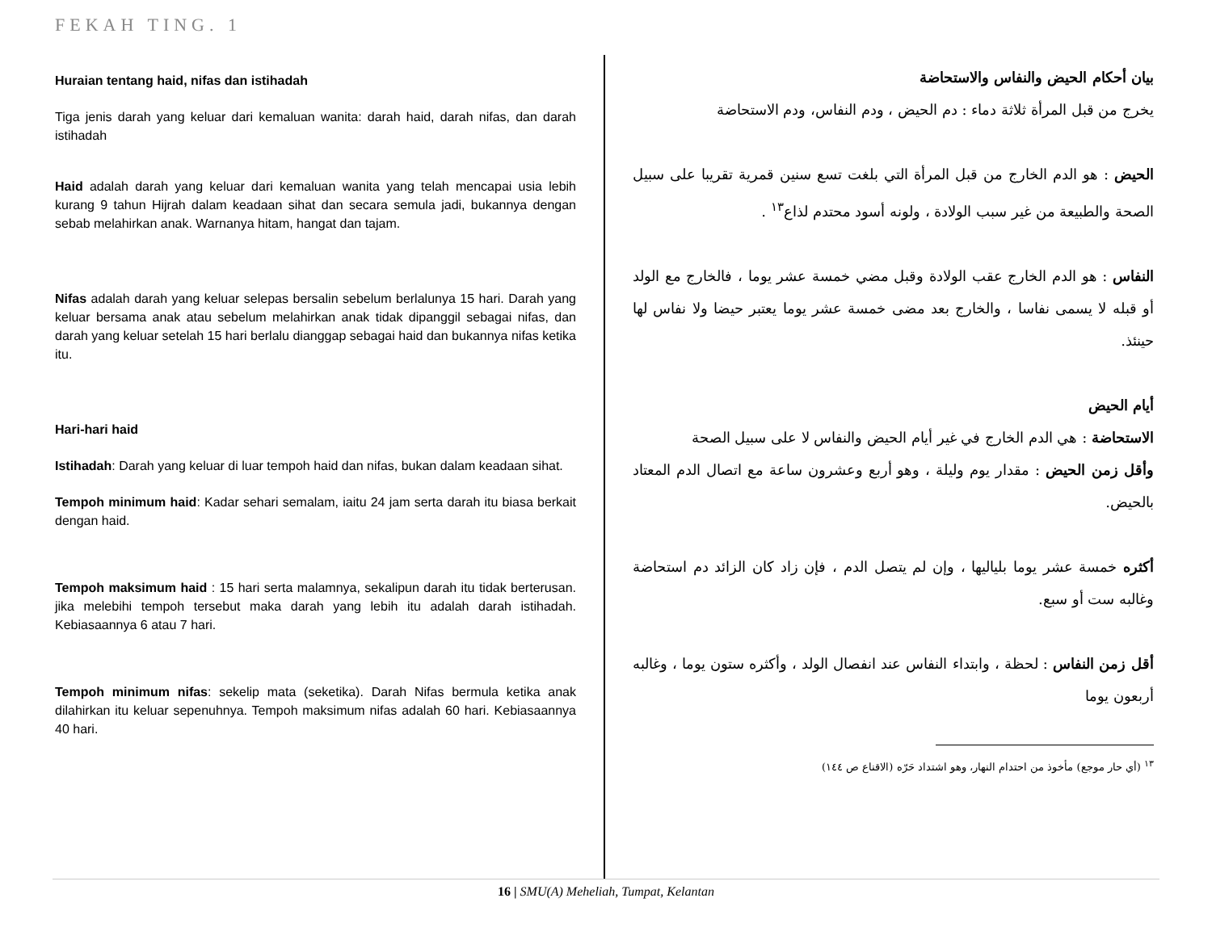FEKAH TING. 1
Huraian tentang haid, nifas dan istihadah
Tiga jenis darah yang keluar dari kemaluan wanita: darah haid, darah nifas, dan darah istihadah
Haid adalah darah yang keluar dari kemaluan wanita yang telah mencapai usia lebih kurang 9 tahun Hijrah dalam keadaan sihat dan secara semula jadi, bukannya dengan sebab melahirkan anak. Warnanya hitam, hangat dan tajam.
Nifas adalah darah yang keluar selepas bersalin sebelum berlalunya 15 hari. Darah yang keluar bersama anak atau sebelum melahirkan anak tidak dipanggil sebagai nifas, dan darah yang keluar setelah 15 hari berlalu dianggap sebagai haid dan bukannya nifas ketika itu.
Hari-hari haid
Istihadah: Darah yang keluar di luar tempoh haid dan nifas, bukan dalam keadaan sihat.
Tempoh minimum haid: Kadar sehari semalam, iaitu 24 jam serta darah itu biasa berkait dengan haid.
Tempoh maksimum haid : 15 hari serta malamnya, sekalipun darah itu tidak berterusan. jika melebihi tempoh tersebut maka darah yang lebih itu adalah darah istihadah. Kebiasaannya 6 atau 7 hari.
Tempoh minimum nifas: sekelip mata (seketika). Darah Nifas bermula ketika anak dilahirkan itu keluar sepenuhnya. Tempoh maksimum nifas adalah 60 hari. Kebiasaannya 40 hari.
بيان أحكام الحيض والنفاس والاستحاضة
يخرج من قبل المرأة ثلاثة دماء : دم الحيض ، ودم النفاس، ودم الاستحاضة
الحيض : هو الدم الخارج من قبل المرأة التي بلغت تسع سنين قمرية تقريبا على سبيل الصحة والطبيعة من غير سبب الولادة ، ولونه أسود محتدم لذاع<sup>١٣</sup> .
النفاس : هو الدم الخارج عقب الولادة وقبل مضي خمسة عشر يوما ، فالخارج مع الولد أو قبله لا يسمى نفاسا ، والخارج بعد مضى خمسة عشر يوما يعتبر حيضا ولا نفاس لها حينئذ.
أيام الحيض
الاستحاضة : هي الدم الخارج في غير أيام الحيض والنفاس لا على سبيل الصحة
وأقل زمن الحيض : مقدار يوم وليلة ، وهو أربع وعشرون ساعة مع اتصال الدم المعتاد بالحيض.
أكثره خمسة عشر يوما بلياليها ، وإن لم يتصل الدم ، فإن زاد كان الزائد دم استحاضة وغالبه ست أو سبع.
أقل زمن النفاس : لحظة ، وابتداء النفاس عند انفصال الولد ، وأكثره ستون يوما ، وغالبه أربعون يوما
<sup>١٣</sup> (أي حار موجع) مأخوذ من احتدام النهار، وهو اشتداد حَرّه (الاقناع ص ١٤٤)
16 | SMU(A) Meheliah, Tumpat, Kelantan